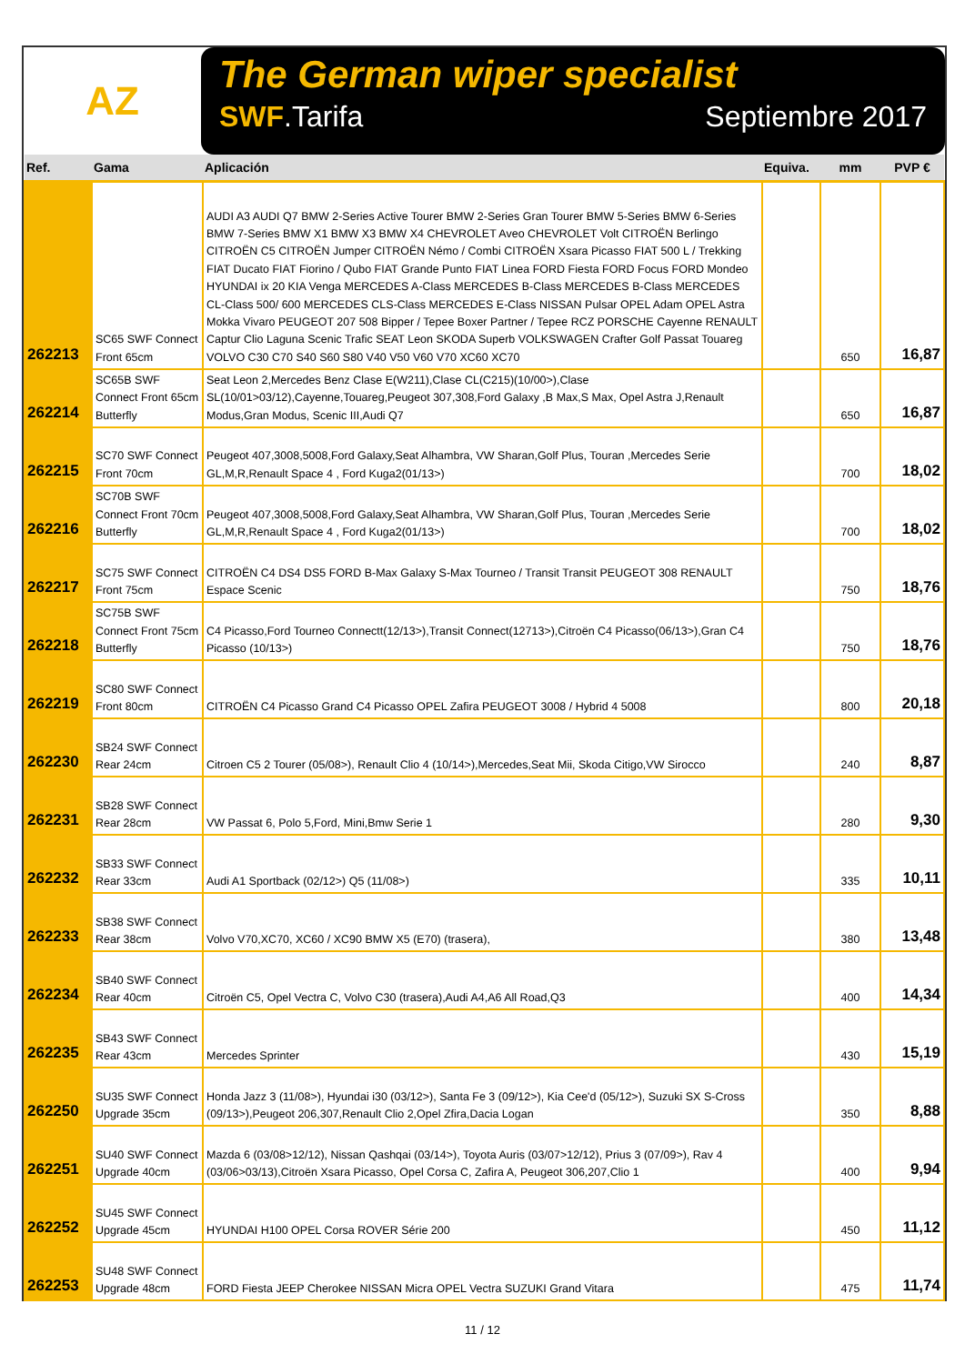AZ
The German wiper specialist
SWF.Tarifa Septiembre 2017
| Ref. | Gama | Aplicación | Equiva. | mm | PVP € |
| --- | --- | --- | --- | --- | --- |
| 262213 | SC65 SWF Connect Front 65cm | AUDI A3 AUDI Q7 BMW 2-Series Active Tourer BMW 2-Series Gran Tourer BMW 5-Series BMW 6-Series BMW 7-Series BMW X1 BMW X3 BMW X4 CHEVROLET Aveo CHEVROLET Volt CITROËN Berlingo CITROËN C5 CITROËN Jumper CITROËN Némo / Combi CITROËN Xsara Picasso FIAT 500 L / Trekking FIAT Ducato FIAT Fiorino / Qubo FIAT Grande Punto FIAT Linea FORD Fiesta FORD Focus FORD Mondeo HYUNDAI ix 20 KIA Venga MERCEDES A-Class MERCEDES B-Class MERCEDES B-Class MERCEDES CL-Class 500/ 600 MERCEDES CLS-Class MERCEDES E-Class NISSAN Pulsar OPEL Adam OPEL Astra Mokka Vivaro PEUGEOT 207 508 Bipper / Tepee Boxer Partner / Tepee RCZ PORSCHE Cayenne RENAULT Captur Clio Laguna Scenic Trafic SEAT Leon SKODA Superb VOLKSWAGEN Crafter Golf Passat Touareg VOLVO C30 C70 S40 S60 S80 V40 V50 V60 V70 XC60 XC70 | | 650 | 16,87 |
| 262214 | SC65B SWF Connect Front 65cm Butterfly | Seat Leon 2,Mercedes Benz Clase E(W211),Clase CL(C215)(10/00>),Clase SL(10/01>03/12),Cayenne,Touareg,Peugeot 307,308,Ford Galaxy ,B Max,S Max, Opel Astra J,Renault Modus,Gran Modus, Scenic III,Audi Q7 | | 650 | 16,87 |
| 262215 | SC70 SWF Connect Front 70cm | Peugeot 407,3008,5008,Ford Galaxy,Seat Alhambra, VW Sharan,Golf Plus, Touran ,Mercedes Serie GL,M,R,Renault Space 4 , Ford Kuga2(01/13>) | | 700 | 18,02 |
| 262216 | SC70B SWF Connect Front 70cm Butterfly | Peugeot 407,3008,5008,Ford Galaxy,Seat Alhambra, VW Sharan,Golf Plus, Touran ,Mercedes Serie GL,M,R,Renault Space 4 , Ford Kuga2(01/13>) | | 700 | 18,02 |
| 262217 | SC75 SWF Connect Front 75cm | CITROËN C4 DS4 DS5 FORD B-Max Galaxy S-Max Tourneo / Transit Transit PEUGEOT 308 RENAULT Espace Scenic | | 750 | 18,76 |
| 262218 | SC75B SWF Connect Front 75cm Butterfly | C4 Picasso,Ford Tourneo Connectt(12/13>),Transit Connect(12713>),Citroën C4 Picasso(06/13>),Gran C4 Picasso (10/13>) | | 750 | 18,76 |
| 262219 | SC80 SWF Connect Front 80cm | CITROËN C4 Picasso Grand C4 Picasso OPEL Zafira PEUGEOT 3008 / Hybrid 4 5008 | | 800 | 20,18 |
| 262230 | SB24 SWF Connect Rear 24cm | Citroen C5 2 Tourer (05/08>), Renault Clio 4 (10/14>),Mercedes,Seat Mii, Skoda Citigo,VW Sirocco | | 240 | 8,87 |
| 262231 | SB28 SWF Connect Rear 28cm | VW Passat 6, Polo 5,Ford, Mini,Bmw Serie 1 | | 280 | 9,30 |
| 262232 | SB33 SWF Connect Rear 33cm | Audi A1 Sportback (02/12>) Q5 (11/08>) | | 335 | 10,11 |
| 262233 | SB38 SWF Connect Rear 38cm | Volvo V70,XC70, XC60 / XC90 BMW X5 (E70) (trasera), | | 380 | 13,48 |
| 262234 | SB40 SWF Connect Rear 40cm | Citroën C5, Opel Vectra C, Volvo C30 (trasera),Audi A4,A6 All Road,Q3 | | 400 | 14,34 |
| 262235 | SB43 SWF Connect Rear 43cm | Mercedes Sprinter | | 430 | 15,19 |
| 262250 | SU35 SWF Connect Upgrade 35cm | Honda Jazz 3 (11/08>), Hyundai i30 (03/12>), Santa Fe 3 (09/12>), Kia Cee'd (05/12>), Suzuki SX S-Cross (09/13>),Peugeot 206,307,Renault Clio 2,Opel Zfira,Dacia Logan | | 350 | 8,88 |
| 262251 | SU40 SWF Connect Upgrade 40cm | Mazda 6 (03/08>12/12), Nissan Qashqai (03/14>), Toyota Auris (03/07>12/12), Prius 3 (07/09>), Rav 4 (03/06>03/13),Citroën Xsara Picasso, Opel Corsa C, Zafira A, Peugeot 306,207,Clio 1 | | 400 | 9,94 |
| 262252 | SU45 SWF Connect Upgrade 45cm | HYUNDAI H100 OPEL Corsa ROVER Série 200 | | 450 | 11,12 |
| 262253 | SU48 SWF Connect Upgrade 48cm | FORD Fiesta JEEP Cherokee NISSAN Micra OPEL Vectra SUZUKI Grand Vitara | | 475 | 11,74 |
11 / 12